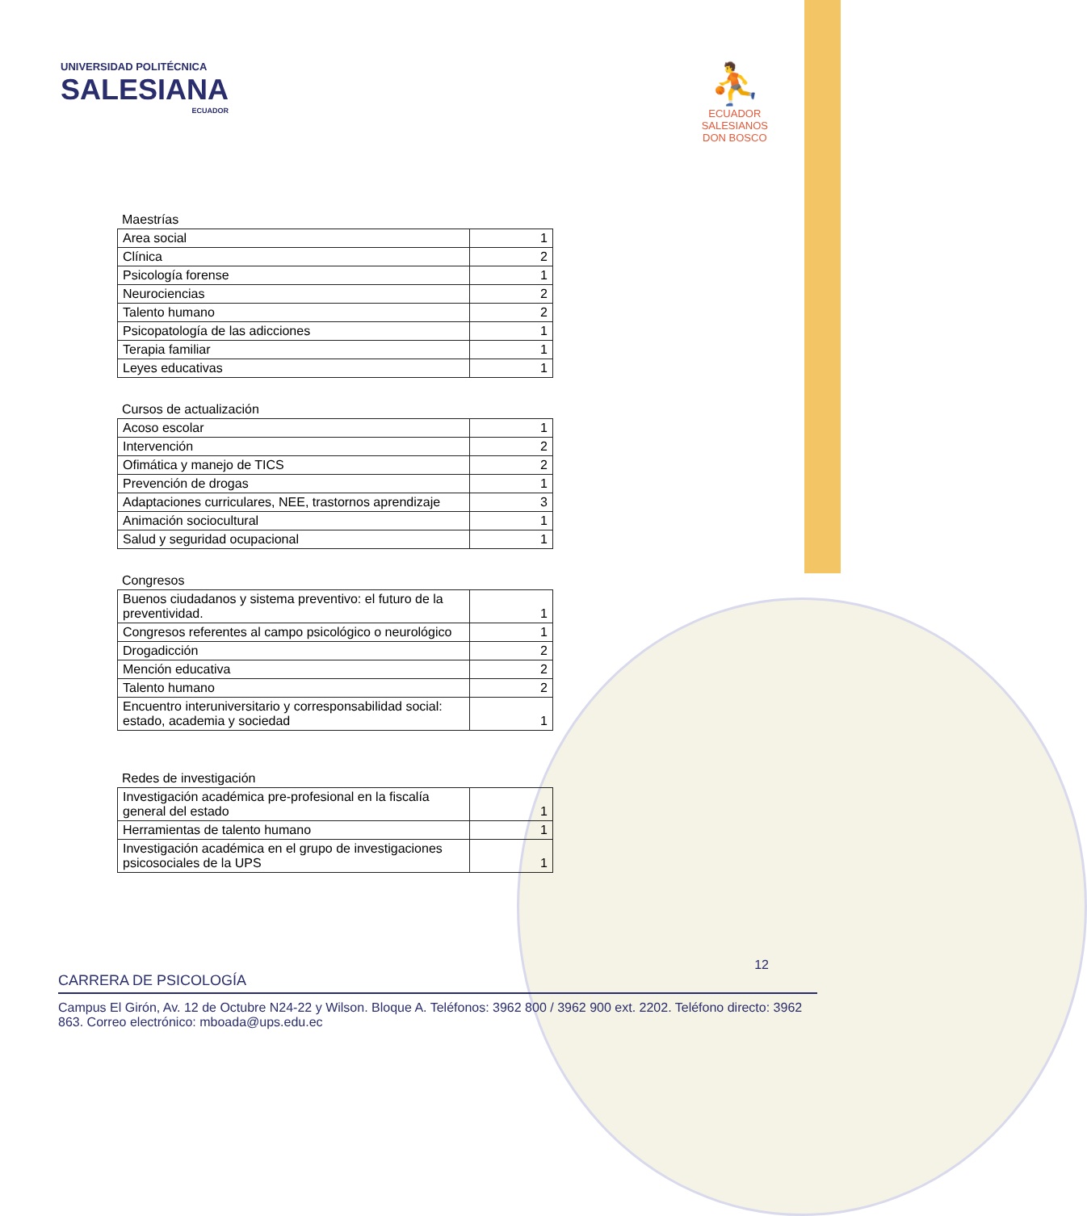UNIVERSIDAD POLITÉCNICA
SALESIANA
ECUADOR
⛹
ECUADOR
SALESIANOS
DON BOSCO
Maestrías
| Area social | 1 |
| Clínica | 2 |
| Psicología forense | 1 |
| Neurociencias | 2 |
| Talento humano | 2 |
| Psicopatología de las adicciones | 1 |
| Terapia familiar | 1 |
| Leyes educativas | 1 |
Cursos de actualización
| Acoso escolar | 1 |
| Intervención | 2 |
| Ofimática y manejo de TICS | 2 |
| Prevención de drogas | 1 |
| Adaptaciones curriculares, NEE, trastornos aprendizaje | 3 |
| Animación sociocultural | 1 |
| Salud y seguridad ocupacional | 1 |
Congresos
| Buenos ciudadanos y sistema preventivo: el futuro de la preventividad. | 1 |
| Congresos referentes al campo psicológico o neurológico | 1 |
| Drogadicción | 2 |
| Mención educativa | 2 |
| Talento humano | 2 |
| Encuentro interuniversitario y corresponsabilidad social: estado, academia y sociedad | 1 |
Redes de investigación
| Investigación académica pre-profesional en la fiscalía general del estado | 1 |
| Herramientas de talento humano | 1 |
| Investigación académica en el grupo de investigaciones psicosociales de la UPS | 1 |
12
CARRERA DE PSICOLOGÍA
Campus El Girón, Av. 12 de Octubre N24-22 y Wilson. Bloque A. Teléfonos: 3962 800 / 3962 900 ext. 2202. Teléfono directo: 3962 863. Correo electrónico: mboada@ups.edu.ec